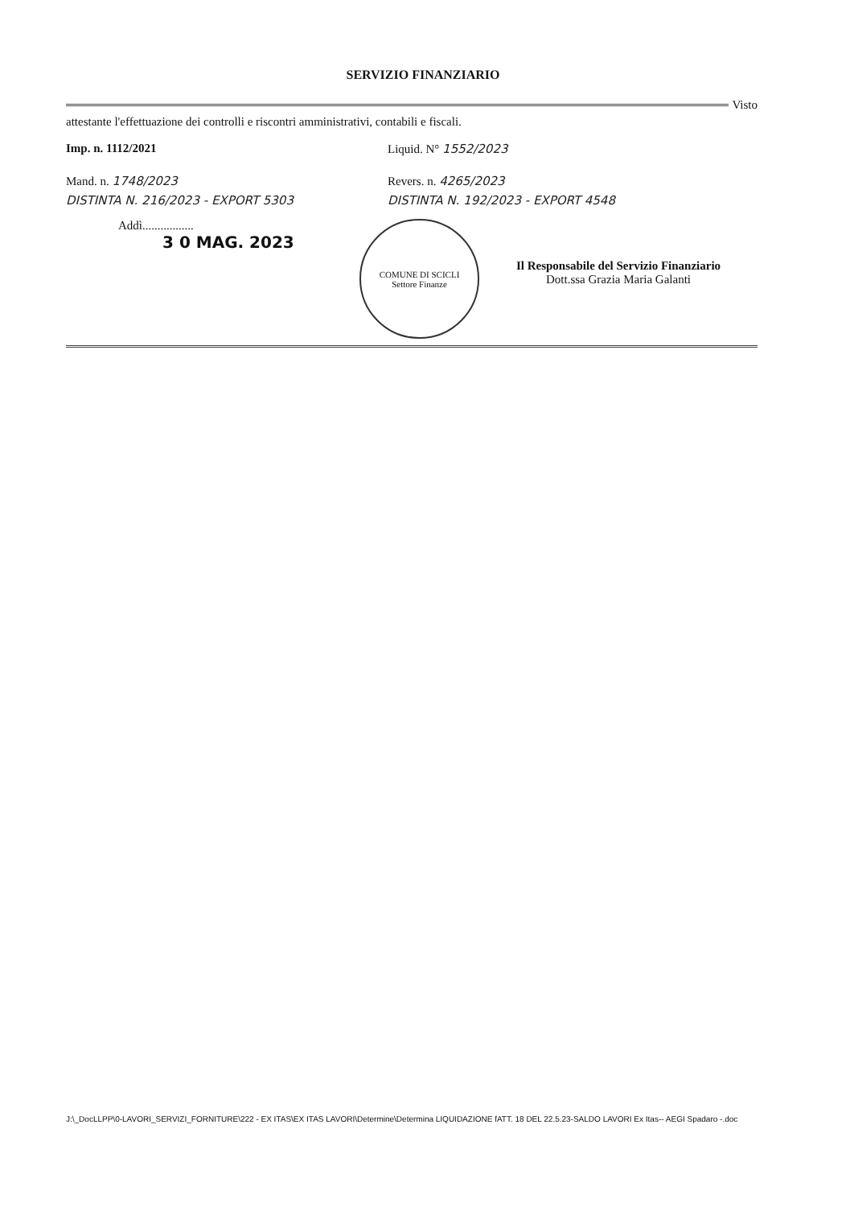SERVIZIO FINANZIARIO
Visto
attestante l'effettuazione dei controlli e riscontri amministrativi, contabili e fiscali.
Imp. n. 1112/2021 Liquid. N° 1552/2023
Mand. n. 1748/2023 Revers. n. 4265/2023
DISTINTA N. 216/2023 - EXPORT 5303 DISTINTA N. 192/2023 - EXPORT 4548
Addì.................
3 0 MAG. 2023
COMUNE DI SCICLI
Settore Finanze
Il Responsabile del Servizio Finanziario
Dott.ssa Grazia Maria Galanti
J:\_DocLLPP\0-LAVORI_SERVIZI_FORNITURE\222 - EX ITAS\EX ITAS LAVORI\Determine\Determina LIQUIDAZIONE fATT. 18 DEL 22.5.23-SALDO LAVORI Ex Itas-- AEGI Spadaro -.doc